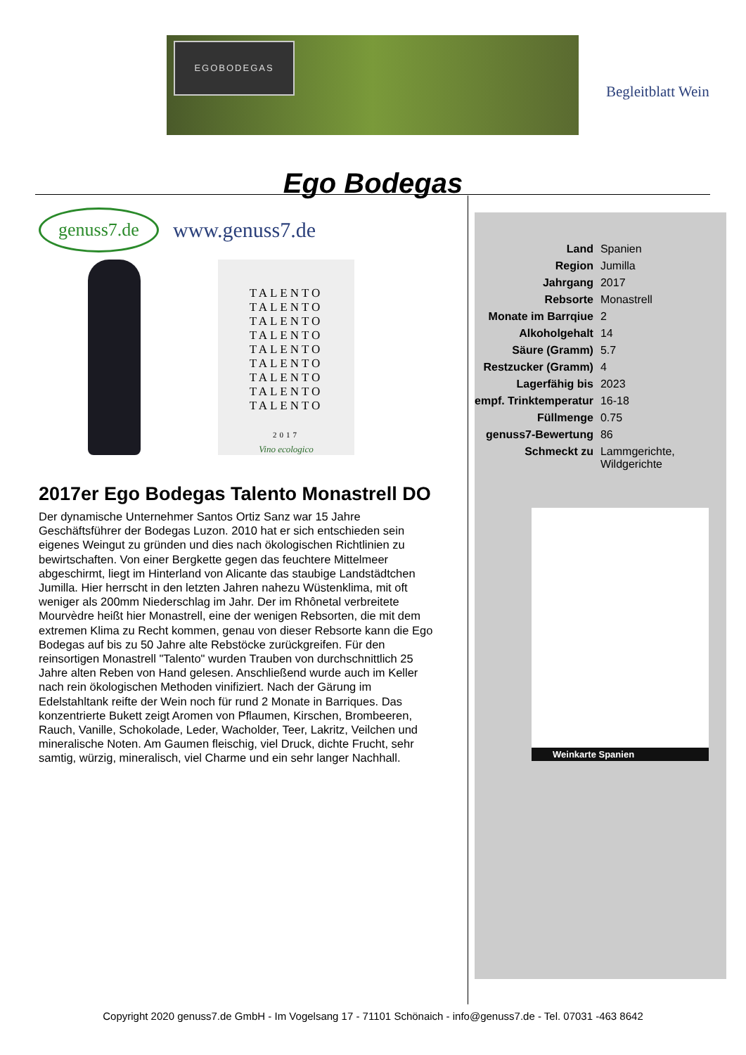EGOBODEGAS
Begleitblatt Wein
Ego Bodegas
genuss7.de
www.genuss7.de
TALENTO
TALENTO
TALENTO
TALENTO
TALENTO
TALENTO
TALENTO
TALENTO
TALENTO
2017
Vino ecologico
2017er Ego Bodegas Talento Monastrell DO
Der dynamische Unternehmer Santos Ortiz Sanz war 15 Jahre Geschäftsführer der Bodegas Luzon. 2010 hat er sich entschieden sein eigenes Weingut zu gründen und dies nach ökologischen Richtlinien zu bewirtschaften. Von einer Bergkette gegen das feuchtere Mittelmeer abgeschirmt, liegt im Hinterland von Alicante das staubige Landstädtchen Jumilla. Hier herrscht in den letzten Jahren nahezu Wüstenklima, mit oft weniger als 200mm Niederschlag im Jahr. Der im Rhônetal verbreitete Mourvèdre heißt hier Monastrell, eine der wenigen Rebsorten, die mit dem extremen Klima zu Recht kommen, genau von dieser Rebsorte kann die Ego Bodegas auf bis zu 50 Jahre alte Rebstöcke zurückgreifen. Für den reinsortigen Monastrell "Talento" wurden Trauben von durchschnittlich 25 Jahre alten Reben von Hand gelesen. Anschließend wurde auch im Keller nach rein ökologischen Methoden vinifiziert. Nach der Gärung im Edelstahltank reifte der Wein noch für rund 2 Monate in Barriques. Das konzentrierte Bukett zeigt Aromen von Pflaumen, Kirschen, Brombeeren, Rauch, Vanille, Schokolade, Leder, Wacholder, Teer, Lakritz, Veilchen und mineralische Noten. Am Gaumen fleischig, viel Druck, dichte Frucht, sehr samtig, würzig, mineralisch, viel Charme und ein sehr langer Nachhall.
| Land | Spanien |
| Region | Jumilla |
| Jahrgang | 2017 |
| Rebsorte | Monastrell |
| Monate im Barrqiue | 2 |
| Alkoholgehalt | 14 |
| Säure (Gramm) | 5.7 |
| Restzucker (Gramm) | 4 |
| Lagerfähig bis | 2023 |
| empf. Trinktemperatur | 16-18 |
| Füllmenge | 0.75 |
| genuss7-Bewertung | 86 |
| Schmeckt zu | Lammgerichte, Wildgerichte |
Weinkarte Spanien
Copyright 2020 genuss7.de GmbH - Im Vogelsang 17 - 71101 Schönaich - info@genuss7.de - Tel. 07031 -463 8642